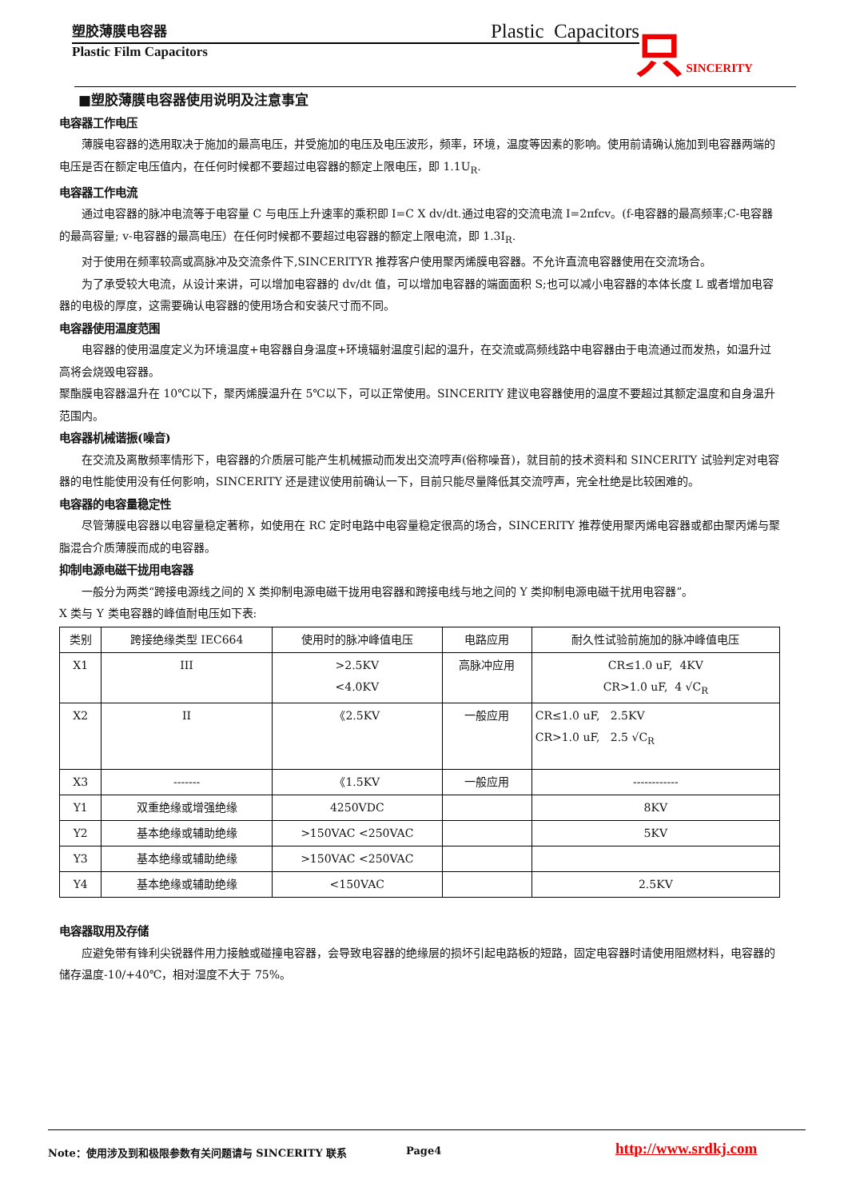塑胶薄膜电容器 Plastic Capacitors
Plastic Film Capacitors
只 SINCERITY
■塑胶薄膜电容器使用说明及注意事宜
电容器工作电压
薄膜电容器的选用取决于施加的最高电压，并受施加的电压及电压波形，频率，环境，温度等因素的影响。使用前请确认施加到电容器两端的电压是否在额定电压值内，在任何时候都不要超过电容器的额定上限电压，即 1.1U<sub>R</sub>.
电容器工作电流
通过电容器的脉冲电流等于电容量 C 与电压上升速率的乘积即 I=C X dv/dt.通过电容的交流电流 I=2πfcv。(f-电容器的最高频率;C-电容器的最高容量; v-电容器的最高电压）在任何时候都不要超过电容器的额定上限电流，即 1.3I<sub>R</sub>.
对于使用在频率较高或高脉冲及交流条件下,SINCERITYR 推荐客户使用聚丙烯膜电容器。不允许直流电容器使用在交流场合。
为了承受较大电流，从设计来讲，可以增加电容器的 dv/dt 值，可以增加电容器的端面面积 S;也可以减小电容器的本体长度 L 或者增加电容器的电极的厚度，这需要确认电容器的使用场合和安装尺寸而不同。
电容器使用温度范围
电容器的使用温度定义为环境温度+电容器自身温度+环境辐射温度引起的温升，在交流或高频线路中电容器由于电流通过而发热，如温升过高将会烧毁电容器。
聚酯膜电容器温升在 10℃以下，聚丙烯膜温升在 5℃以下，可以正常使用。SINCERITY 建议电容器使用的温度不要超过其额定温度和自身温升范围内。
电容器机械谐振(噪音)
在交流及离散频率情形下，电容器的介质层可能产生机械振动而发出交流哼声(俗称噪音)，就目前的技术资料和 SINCERITY 试验判定对电容器的电性能使用没有任何影响，SINCERITY 还是建议使用前确认一下，目前只能尽量降低其交流哼声，完全杜绝是比较困难的。
电容器的电容量稳定性
尽管薄膜电容器以电容量稳定著称，如使用在 RC 定时电路中电容量稳定很高的场合，SINCERITY 推荐使用聚丙烯电容器或都由聚丙烯与聚脂混合介质薄膜而成的电容器。
抑制电源电磁干拢用电容器
一般分为两类“跨接电源线之间的 X 类抑制电源电磁干拢用电容器和跨接电线与地之间的 Y 类抑制电源电磁干扰用电容器”。
X 类与 Y 类电容器的峰值耐电压如下表:
| 类别 | 跨接绝缘类型 IEC664 | 使用时的脉冲峰值电压 | 电路应用 | 耐久性试验前施加的脉冲峰值电压 |
| X1 | III | >2.5KV <4.0KV | 高脉冲应用 | CR≤1.0 uF, 4KV CR>1.0 uF, 4 √C<sub>R</sub> |
| X2 | II | 《2.5KV | 一般应用 | CR≤1.0 uF, 2.5KV CR>1.0 uF, 2.5 √C<sub>R</sub> |
| X3 | ------- | 《1.5KV | 一般应用 | ------------ |
| Y1 | 双重绝缘或增强绝缘 | 4250VDC | | 8KV |
| Y2 | 基本绝缘或辅助绝缘 | >150VAC <250VAC | | 5KV |
| Y3 | 基本绝缘或辅助绝缘 | >150VAC <250VAC | | |
| Y4 | 基本绝缘或辅助绝缘 | <150VAC | | 2.5KV |
电容器取用及存储
应避免带有锋利尖锐器件用力接触或碰撞电容器，会导致电容器的绝缘层的损坏引起电路板的短路，固定电容器时请使用阻燃材料，电容器的储存温度-10/+40℃，相对湿度不大于 75%。
Note：使用涉及到和极限参数有关问题请与 SINCERITY 联系
Page4 http://www.srdkj.com